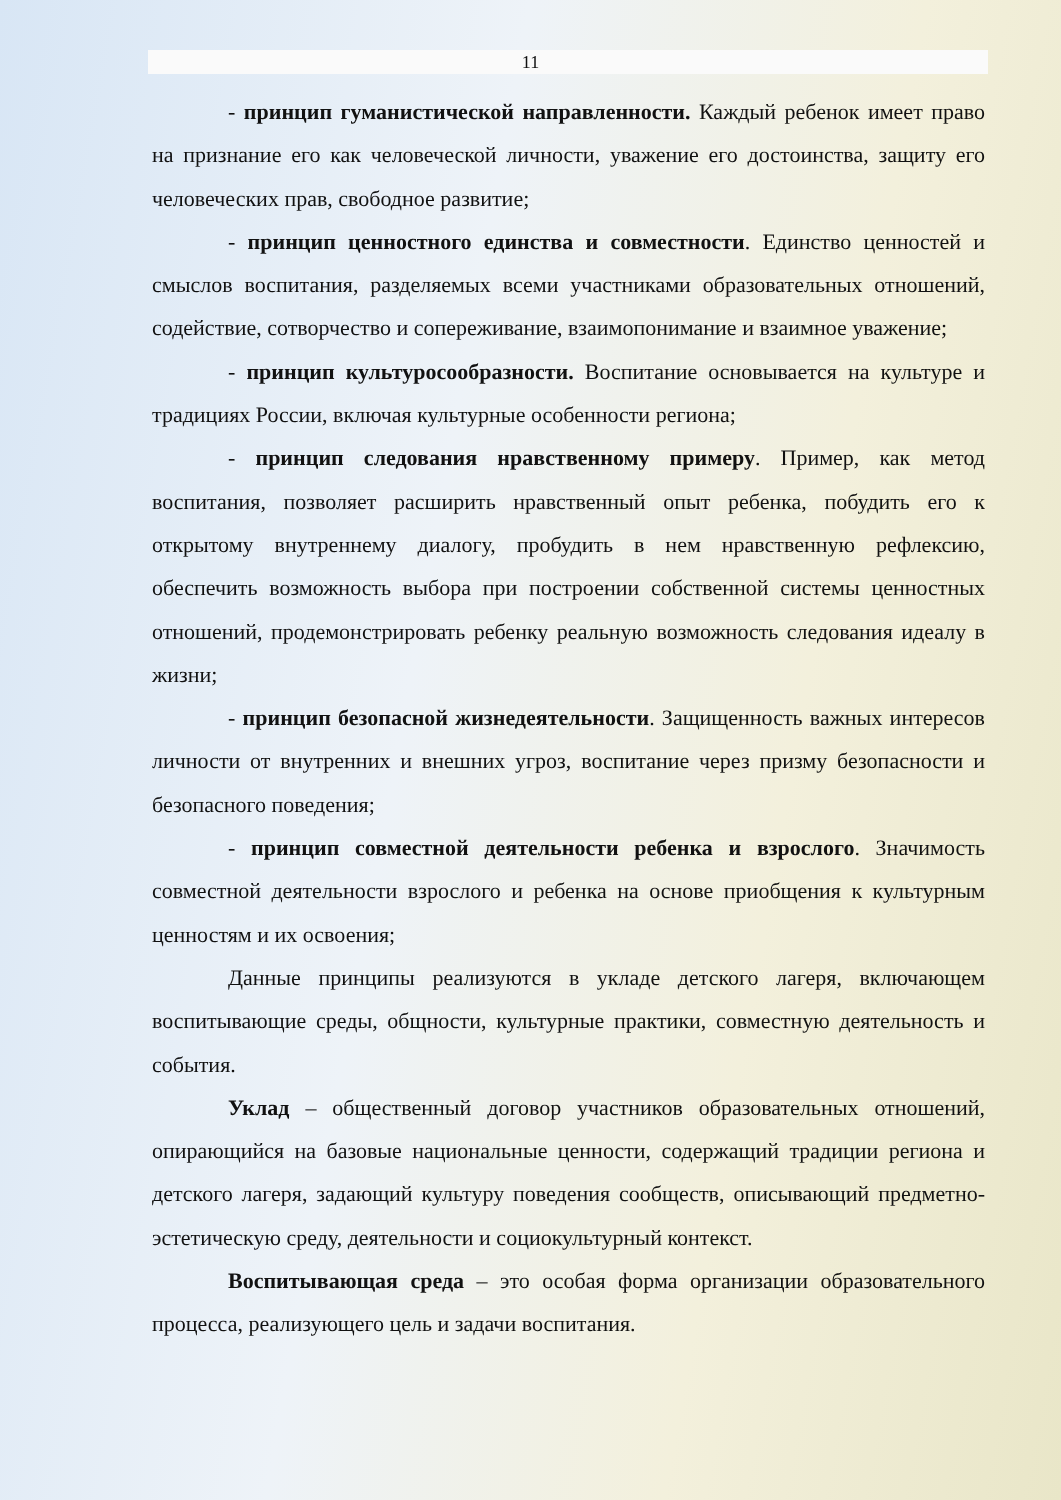11
- принцип гуманистической направленности. Каждый ребенок имеет право на признание его как человеческой личности, уважение его достоинства, защиту его человеческих прав, свободное развитие;
- принцип ценностного единства и совместности. Единство ценностей и смыслов воспитания, разделяемых всеми участниками образовательных отношений, содействие, сотворчество и сопереживание, взаимопонимание и взаимное уважение;
- принцип культуросообразности. Воспитание основывается на культуре и традициях России, включая культурные особенности региона;
- принцип следования нравственному примеру. Пример, как метод воспитания, позволяет расширить нравственный опыт ребенка, побудить его к открытому внутреннему диалогу, пробудить в нем нравственную рефлексию, обеспечить возможность выбора при построении собственной системы ценностных отношений, продемонстрировать ребенку реальную возможность следования идеалу в жизни;
- принцип безопасной жизнедеятельности. Защищенность важных интересов личности от внутренних и внешних угроз, воспитание через призму безопасности и безопасного поведения;
- принцип совместной деятельности ребенка и взрослого. Значимость совместной деятельности взрослого и ребенка на основе приобщения к культурным ценностям и их освоения;
Данные принципы реализуются в укладе детского лагеря, включающем воспитывающие среды, общности, культурные практики, совместную деятельность и события.
Уклад – общественный договор участников образовательных отношений, опирающийся на базовые национальные ценности, содержащий традиции региона и детского лагеря, задающий культуру поведения сообществ, описывающий предметно-эстетическую среду, деятельности и социокультурный контекст.
Воспитывающая среда – это особая форма организации образовательного процесса, реализующего цель и задачи воспитания.